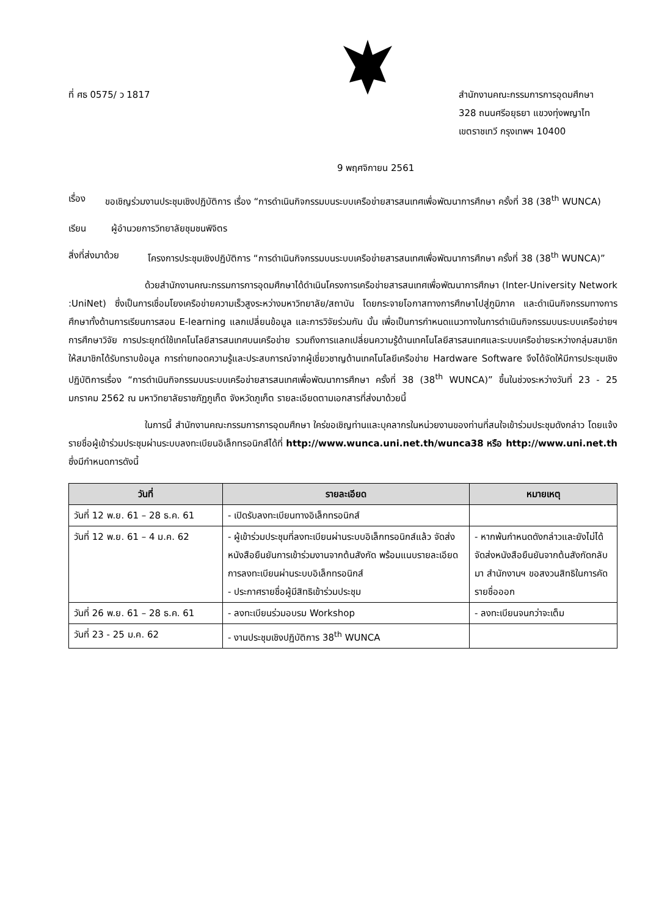ที่ ศธ 0575/ ว 1817 สำนักงานคณะกรรมการการอุดมศึกษา
328 ถนนศรีอยุธยา แขวงทุ่งพญาไท
เขตราชเทวี กรุงเทพฯ 10400
9 พฤศจิกายน 2561
เรื่อง ขอเชิญร่วมงานประชุมเชิงปฏิบัติการ เรื่อง “การดำเนินกิจกรรมบนระบบเครือข่ายสารสนเทศเพื่อพัฒนาการศึกษา ครั้งที่ 38 (38<sup>th</sup> WUNCA)
เรียน ผู้อำนวยการวิทยาลัยชุมชนพิจิตร
สิ่งที่ส่งมาด้วย
โครงการประชุมเชิงปฏิบัติการ “การดำเนินกิจกรรมบนระบบเครือข่ายสารสนเทศเพื่อพัฒนาการศึกษา ครั้งที่ 38 (38<sup>th</sup> WUNCA)”
ด้วยสำนักงานคณะกรรมการการอุดมศึกษาได้ดำเนินโครงการเครือข่ายสารสนเทศเพื่อพัฒนาการศึกษา (Inter-University Network :UniNet) ซึ่งเป็นการเชื่อมโยงเครือข่ายความเร็วสูงระหว่างมหาวิทยาลัย/สถาบัน โดยกระจายโอกาสทางการศึกษาไปสู่ภูมิภาค และดำเนินกิจกรรมทางการศึกษาทั้งด้านการเรียนการสอน E-learning แลกเปลี่ยนข้อมูล และการวิจัยร่วมกัน นั้น เพื่อเป็นการกำหนดแนวทางในการดำเนินกิจกรรมบนระบบเครือข่ายฯ การศึกษาวิจัย การประยุกต์ใช้เทคโนโลยีสารสนเทศบนเครือข่าย รวมถึงการแลกเปลี่ยนความรู้ด้านเทคโนโลยีสารสนเทศและระบบเครือข่ายระหว่างกลุ่มสมาชิก ให้สมาชิกได้รับทราบข้อมูล การถ่ายทอดความรู้และประสบการณ์จากผู้เชี่ยวชาญด้านเทคโนโลยีเครือข่าย Hardware Software จึงได้จัดให้มีการประชุมเชิงปฏิบัติการเรื่อง “การดำเนินกิจกรรมบนระบบเครือข่ายสารสนเทศเพื่อพัฒนาการศึกษา ครั้งที่ 38 (38<sup>th</sup> WUNCA)” ขึ้นในช่วงระหว่างวันที่ 23 - 25 มกราคม 2562 ณ มหาวิทยาลัยราชภัฏภูเก็ต จังหวัดภูเก็ต รายละเอียดตามเอกสารที่ส่งมาด้วยนี้
ในการนี้ สำนักงานคณะกรรมการการอุดมศึกษา ใคร่ขอเชิญท่านและบุคลากรในหน่วยงานของท่านที่สนใจเข้าร่วมประชุมดังกล่าว โดยแจ้งรายชื่อผู้เข้าร่วมประชุมผ่านระบบลงทะเบียนอิเล็กทรอนิกส์ได้ที่ http://www.wunca.uni.net.th/wunca38 หรือ http://www.uni.net.th ซึ่งมีกำหนดการดังนี้
| วันที่ | รายละเอียด | หมายเหตุ |
| --- | --- | --- |
| วันที่ 12 พ.ย. 61 – 28 ธ.ค. 61 | - เปิดรับลงทะเบียนทางอิเล็กทรอนิกส์ | |
| วันที่ 12 พ.ย. 61 – 4 ม.ค. 62 | - ผู้เข้าร่วมประชุมที่ลงทะเบียนผ่านระบบอิเล็กทรอนิกส์แล้ว จัดส่งหนังสือยืนยันการเข้าร่วมงานจากต้นสังกัด พร้อมแนบรายละเอียดการลงทะเบียนผ่านระบบอิเล็กทรอนิกส์ - ประกาศรายชื่อผู้มีสิทธิเข้าร่วมประชุม | - หากพ้นกำหนดดังกล่าวและยังไม่ได้จัดส่งหนังสือยืนยันจากต้นสังกัดกลับมา สำนักงานฯ ขอสงวนสิทธิในการคัดรายชื่อออก |
| วันที่ 26 พ.ย. 61 – 28 ธ.ค. 61 | - ลงทะเบียนร่วมอบรม Workshop | - ลงทะเบียนจนกว่าจะเต็ม |
| วันที่ 23 - 25 ม.ค. 62 | - งานประชุมเชิงปฏิบัติการ 38<sup>th</sup> WUNCA | |